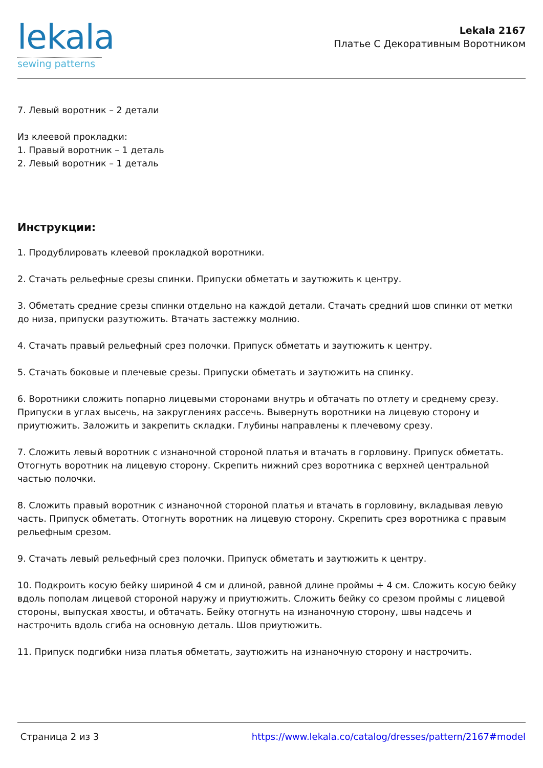lekala
sewing patterns
Lekala 2167
Платье С Декоративным Воротником
7. Левый воротник – 2 детали
Из клеевой прокладки:
1. Правый воротник – 1 деталь
2. Левый воротник – 1 деталь
Инструкции:
1. Продублировать клеевой прокладкой воротники.
2. Стачать рельефные срезы спинки. Припуски обметать и заутюжить к центру.
3. Обметать средние срезы спинки отдельно на каждой детали. Стачать средний шов спинки от метки до низа, припуски разутюжить. Втачать застежку молнию.
4. Стачать правый рельефный срез полочки. Припуск обметать и заутюжить к центру.
5. Стачать боковые и плечевые срезы. Припуски обметать и заутюжить на спинку.
6. Воротники сложить попарно лицевыми сторонами внутрь и обтачать по отлету и среднему срезу. Припуски в углах высечь, на закруглениях рассечь. Вывернуть воротники на лицевую сторону и приутюжить. Заложить и закрепить складки. Глубины направлены к плечевому срезу.
7. Сложить левый воротник с изнаночной стороной платья и втачать в горловину. Припуск обметать. Отогнуть воротник на лицевую сторону. Скрепить нижний срез воротника с верхней центральной частью полочки.
8. Сложить правый воротник с изнаночной стороной платья и втачать в горловину, вкладывая левую часть. Припуск обметать. Отогнуть воротник на лицевую сторону. Скрепить срез воротника с правым рельефным срезом.
9. Стачать левый рельефный срез полочки. Припуск обметать и заутюжить к центру.
10. Подкроить косую бейку шириной 4 см и длиной, равной длине проймы + 4 см. Сложить косую бейку вдоль пополам лицевой стороной наружу и приутюжить. Сложить бейку со срезом проймы с лицевой стороны, выпуская хвосты, и обтачать. Бейку отогнуть на изнаночную сторону, швы надсечь и настрочить вдоль сгиба на основную деталь. Шов приутюжить.
11. Припуск подгибки низа платья обметать, заутюжить на изнаночную сторону и настрочить.
Страница 2 из 3 https://www.lekala.co/catalog/dresses/pattern/2167#model